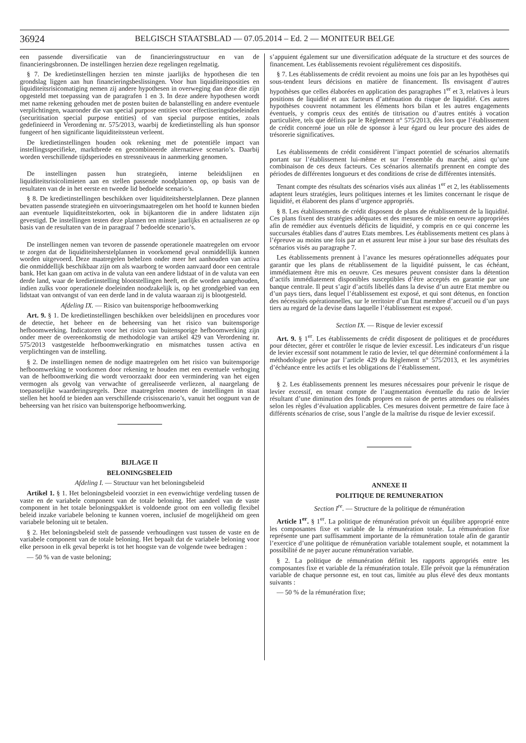36924 BELGISCH STAATSBLAD — 07.05.2014 – Ed. 2 — MONITEUR BELGE
een passende diversificatie van de financieringsstructuur en van de financieringsbronnen. De instellingen herzien deze regelingen regelmatig.
§ 7. De kredietinstellingen herzien ten minste jaarlijks de hypothesen die ten grondslag liggen aan hun financieringsbeslissingen. Voor hun liquiditeitsposities en liquiditeitsrisicomatiging nemen zij andere hypothesen in overweging dan deze die zijn opgesteld met toepassing van de paragrafen 1 en 3. In deze andere hypothesen wordt met name rekening gehouden met de posten buiten de balanstelling en andere eventuele verplichtingen, waaronder die van special purpose entities voor effectiseringsdoeleinden (securitisation special purpose entities) of van special purpose entities, zoals gedefinieerd in Verordening nr. 575/2013, waarbij de kredietinstelling als hun sponsor fungeert of hen significante liquiditeitssteun verleent.
De kredietinstellingen houden ook rekening met de potentiële impact van instellingsspecifieke, marktbrede en gecombineerde alternatieve scenario’s. Daarbij worden verschillende tijdsperiodes en stressniveaus in aanmerking genomen.
De instellingen passen hun strategieën, interne beleidslijnen en liquiditeitsrisicolimieten aan en stellen passende noodplannen op, op basis van de resultaten van de in het eerste en tweede lid bedoelde scenario’s.
§ 8. De kredietinstellingen beschikken over liquiditeitsherstelplannen. Deze plannen bevatten passende strategieën en uitvoeringsmaatregelen om het hoofd te kunnen bieden aan eventuele liquiditeitstekorten, ook in bijkantoren die in andere lidstaten zijn gevestigd. De instellingen testen deze plannen ten minste jaarlijks en actualiseren ze op basis van de resultaten van de in paragraaf 7 bedoelde scenario’s.
De instellingen nemen van tevoren de passende operationele maatregelen om ervoor te zorgen dat de liquiditeitsherstelplannen in voorkomend geval onmiddellijk kunnen worden uitgevoerd. Deze maatregelen behelzen onder meer het aanhouden van activa die onmiddellijk beschikbaar zijn om als waarborg te worden aanvaard door een centrale bank. Het kan gaan om activa in de valuta van een andere lidstaat of in de valuta van een derde land, waar de kredietinstelling blootstellingen heeft, en die worden aangehouden, indien zulks voor operationele doeleinden noodzakelijk is, op het grondgebied van een lidstaat van ontvangst of van een derde land in de valuta waaraan zij is blootgesteld.
Afdeling IX. — Risico van buitensporige hefboomwerking
Art. 9. § 1. De kredietinstellingen beschikken over beleidslijnen en procedures voor de detectie, het beheer en de beheersing van het risico van buitensporige hefboomwerking. Indicatoren voor het risico van buitensporige hefboomwerking zijn onder meer de overeenkomstig de methodologie van artikel 429 van Verordening nr. 575/2013 vastgestelde hefboomwerkingratio en mismatches tussen activa en verplichtingen van de instelling.
§ 2. De instellingen nemen de nodige maatregelen om het risico van buitensporige hefboomwerking te voorkomen door rekening te houden met een eventuele verhoging van de hefboomwerking die wordt veroorzaakt door een vermindering van het eigen vermogen als gevolg van verwachte of gerealiseerde verliezen, al naargelang de toepasselijke waarderingsregels. Deze maatregelen moeten de instellingen in staat stellen het hoofd te bieden aan verschillende crisisscenario’s, vanuit het oogpunt van de beheersing van het risico van buitensporige hefboomwerking.
BIJLAGE II
BELONINGSBELEID
Afdeling I. — Structuur van het beloningsbeleid
Artikel 1. § 1. Het beloningsbeleid voorziet in een evenwichtige verdeling tussen de vaste en de variabele component van de totale beloning. Het aandeel van de vaste component in het totale beloningspakket is voldoende groot om een volledig flexibel beleid inzake variabele beloning te kunnen voeren, inclusief de mogelijkheid om geen variabele beloning uit te betalen.
§ 2. Het beloningsbeleid stelt de passende verhoudingen vast tussen de vaste en de variabele component van de totale beloning. Het bepaalt dat de variabele beloning voor elke persoon in elk geval beperkt is tot het hoogste van de volgende twee bedragen :
— 50 % van de vaste beloning;
s’appuient également sur une diversification adéquate de la structure et des sources de financement. Les établissements revoient régulièrement ces dispositifs.
§ 7. Les établissements de crédit revoient au moins une fois par an les hypothèses qui sous-tendent leurs décisions en matière de financement. Ils envisagent d’autres hypothèses que celles élaborées en application des paragraphes 1<sup>er</sup> et 3, relatives à leurs positions de liquidité et aux facteurs d’atténuation du risque de liquidité. Ces autres hypothèses couvrent notamment les éléments hors bilan et les autres engagements éventuels, y compris ceux des entités de titrisation ou d’autres entités à vocation particulière, tels que définis par le Règlement n° 575/2013, dès lors que l’établissement de crédit concerné joue un rôle de sponsor à leur égard ou leur procure des aides de trésorerie significatives.
Les établissements de crédit considèrent l’impact potentiel de scénarios alternatifs portant sur l’établissement lui-même et sur l’ensemble du marché, ainsi qu’une combinaison de ces deux facteurs. Ces scénarios alternatifs prennent en compte des périodes de différentes longueurs et des conditions de crise de différentes intensités.
Tenant compte des résultats des scénarios visés aux alinéas 1<sup>er</sup> et 2, les établissements adaptent leurs stratégies, leurs politiques internes et les limites concernant le risque de liquidité, et élaborent des plans d’urgence appropriés.
§ 8. Les établissements de crédit disposent de plans de rétablissement de la liquidité. Ces plans fixent des stratégies adéquates et des mesures de mise en oeuvre appropriées afin de remédier aux éventuels déficits de liquidité, y compris en ce qui concerne les succursales établies dans d’autres Etats membres. Les établissements mettent ces plans à l’épreuve au moins une fois par an et assurent leur mise à jour sur base des résultats des scénarios visés au paragraphe 7.
Les établissements prennent à l’avance les mesures opérationnelles adéquates pour garantir que les plans de rétablissement de la liquidité puissent, le cas échéant, immédiatement être mis en oeuvre. Ces mesures peuvent consister dans la détention d’actifs immédiatement disponibles susceptibles d’être acceptés en garantie par une banque centrale. Il peut s’agir d’actifs libellés dans la devise d’un autre Etat membre ou d’un pays tiers, dans lequel l’établissement est exposé, et qui sont détenus, en fonction des nécessités opérationnelles, sur le territoire d’un Etat membre d’accueil ou d’un pays tiers au regard de la devise dans laquelle l’établissement est exposé.
Section IX. — Risque de levier excessif
Art. 9. § 1<sup>er</sup>. Les établissements de crédit disposent de politiques et de procédures pour détecter, gérer et contrôler le risque de levier excessif. Les indicateurs d’un risque de levier excessif sont notamment le ratio de levier, tel que déterminé conformément à la méthodologie prévue par l’article 429 du Règlement n° 575/2013, et les asymétries d’échéance entre les actifs et les obligations de l’établissement.
§ 2. Les établissements prennent les mesures nécessaires pour prévenir le risque de levier excessif, en tenant compte de l’augmentation éventuelle du ratio de levier résultant d’une diminution des fonds propres en raison de pertes attendues ou réalisées selon les règles d’évaluation applicables. Ces mesures doivent permettre de faire face à différents scénarios de crise, sous l’angle de la maîtrise du risque de levier excessif.
ANNEXE II
POLITIQUE DE REMUNERATION
Section I<sup>re</sup>. — Structure de la politique de rémunération
Article 1<sup>er</sup>. § 1<sup>er</sup>. La politique de rémunération prévoit un équilibre approprié entre les composantes fixe et variable de la rémunération totale. La rémunération fixe représente une part suffisamment importante de la rémunération totale afin de garantir l’exercice d’une politique de rémunération variable totalement souple, et notamment la possibilité de ne payer aucune rémunération variable.
§ 2. La politique de rémunération définit les rapports appropriés entre les composantes fixe et variable de la rémunération totale. Elle prévoit que la rémunération variable de chaque personne est, en tout cas, limitée au plus élevé des deux montants suivants :
— 50 % de la rémunération fixe;